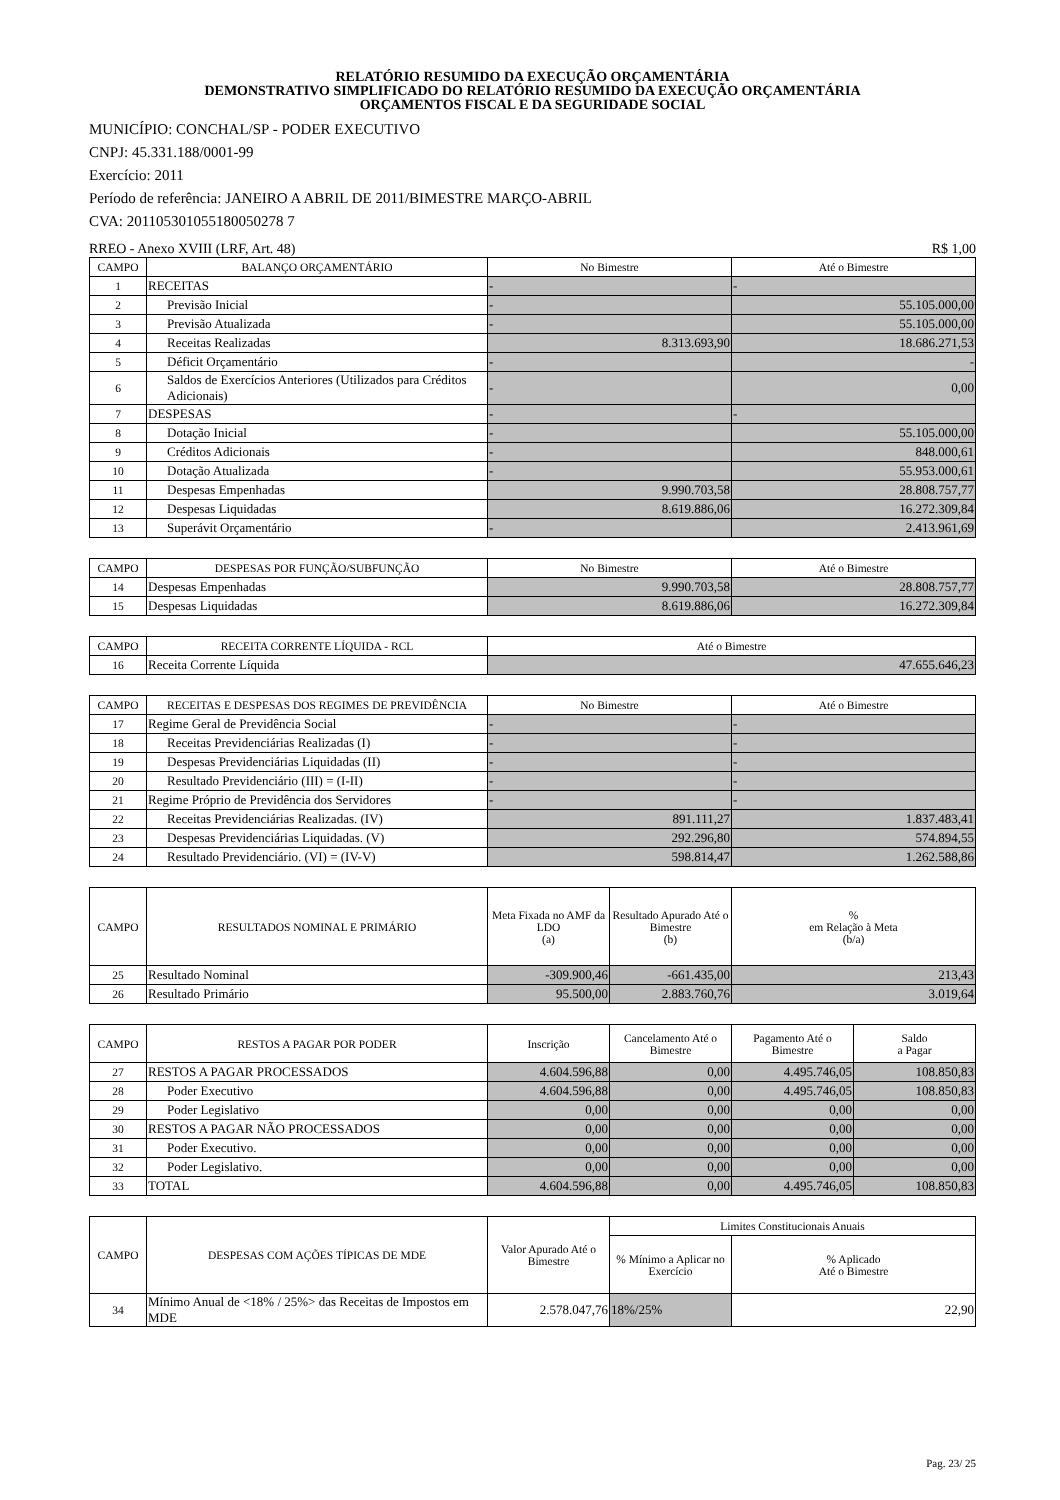RELATÓRIO RESUMIDO DA EXECUÇÃO ORÇAMENTÁRIA
DEMONSTRATIVO SIMPLIFICADO DO RELATÓRIO RESUMIDO DA EXECUÇÃO ORÇAMENTÁRIA
ORÇAMENTOS FISCAL E DA SEGURIDADE SOCIAL
MUNICÍPIO: CONCHAL/SP - PODER EXECUTIVO
CNPJ: 45.331.188/0001-99
Exercício: 2011
Período de referência: JANEIRO A ABRIL DE 2011/BIMESTRE MARÇO-ABRIL
CVA: 201105301055180050278 7
RREO - Anexo XVIII (LRF, Art. 48) R$ 1,00
| CAMPO | BALANÇO ORÇAMENTÁRIO | No Bimestre | Até o Bimestre |
| --- | --- | --- | --- |
| 1 | RECEITAS | - | - |
| 2 | Previsão Inicial | - | 55.105.000,00 |
| 3 | Previsão Atualizada | - | 55.105.000,00 |
| 4 | Receitas Realizadas | 8.313.693,90 | 18.686.271,53 |
| 5 | Déficit Orçamentário | - | - |
| 6 | Saldos de Exercícios Anteriores (Utilizados para Créditos Adicionais) | - | 0,00 |
| 7 | DESPESAS | - | - |
| 8 | Dotação Inicial | - | 55.105.000,00 |
| 9 | Créditos Adicionais | - | 848.000,61 |
| 10 | Dotação Atualizada | - | 55.953.000,61 |
| 11 | Despesas Empenhadas | 9.990.703,58 | 28.808.757,77 |
| 12 | Despesas Liquidadas | 8.619.886,06 | 16.272.309,84 |
| 13 | Superávit Orçamentário | - | 2.413.961,69 |
| CAMPO | DESPESAS POR FUNÇÃO/SUBFUNÇÃO | No Bimestre | Até o Bimestre |
| --- | --- | --- | --- |
| 14 | Despesas Empenhadas | 9.990.703,58 | 28.808.757,77 |
| 15 | Despesas Liquidadas | 8.619.886,06 | 16.272.309,84 |
| CAMPO | RECEITA CORRENTE LÍQUIDA - RCL | Até o Bimestre |
| --- | --- | --- |
| 16 | Receita Corrente Líquida | 47.655.646,23 |
| CAMPO | RECEITAS E DESPESAS DOS REGIMES DE PREVIDÊNCIA | No Bimestre | Até o Bimestre |
| --- | --- | --- | --- |
| 17 | Regime Geral de Previdência Social | - | - |
| 18 | Receitas Previdenciárias Realizadas (I) | - | - |
| 19 | Despesas Previdenciárias Liquidadas (II) | - | - |
| 20 | Resultado Previdenciário (III) = (I-II) | - | - |
| 21 | Regime Próprio de Previdência dos Servidores | - | - |
| 22 | Receitas Previdenciárias Realizadas. (IV) | 891.111,27 | 1.837.483,41 |
| 23 | Despesas Previdenciárias Liquidadas. (V) | 292.296,80 | 574.894,55 |
| 24 | Resultado Previdenciário. (VI) = (IV-V) | 598.814,47 | 1.262.588,86 |
| CAMPO | RESULTADOS NOMINAL E PRIMÁRIO | Meta Fixada no AMF da LDO (a) | Resultado Apurado Até o Bimestre (b) | % em Relação à Meta (b/a) |
| --- | --- | --- | --- | --- |
| 25 | Resultado Nominal | -309.900,46 | -661.435,00 | 213,43 |
| 26 | Resultado Primário | 95.500,00 | 2.883.760,76 | 3.019,64 |
| CAMPO | RESTOS A PAGAR POR PODER | Inscrição | Cancelamento Até o Bimestre | Pagamento Até o Bimestre | Saldo a Pagar |
| --- | --- | --- | --- | --- | --- |
| 27 | RESTOS A PAGAR PROCESSADOS | 4.604.596,88 | 0,00 | 4.495.746,05 | 108.850,83 |
| 28 | Poder Executivo | 4.604.596,88 | 0,00 | 4.495.746,05 | 108.850,83 |
| 29 | Poder Legislativo | 0,00 | 0,00 | 0,00 | 0,00 |
| 30 | RESTOS A PAGAR NÃO PROCESSADOS | 0,00 | 0,00 | 0,00 | 0,00 |
| 31 | Poder Executivo. | 0,00 | 0,00 | 0,00 | 0,00 |
| 32 | Poder Legislativo. | 0,00 | 0,00 | 0,00 | 0,00 |
| 33 | TOTAL | 4.604.596,88 | 0,00 | 4.495.746,05 | 108.850,83 |
| CAMPO | DESPESAS COM AÇÕES TÍPICAS DE MDE | Valor Apurado Até o Bimestre | Limites Constitucionais Anuais | |
| --- | --- | --- | --- | --- |
| | | | % Mínimo a Aplicar no Exercício | % Aplicado Até o Bimestre |
| 34 | Mínimo Anual de <18% / 25%> das Receitas de Impostos em MDE | 2.578.047,76 | 18%/25% | 22,90 |
Pag. 23/ 25